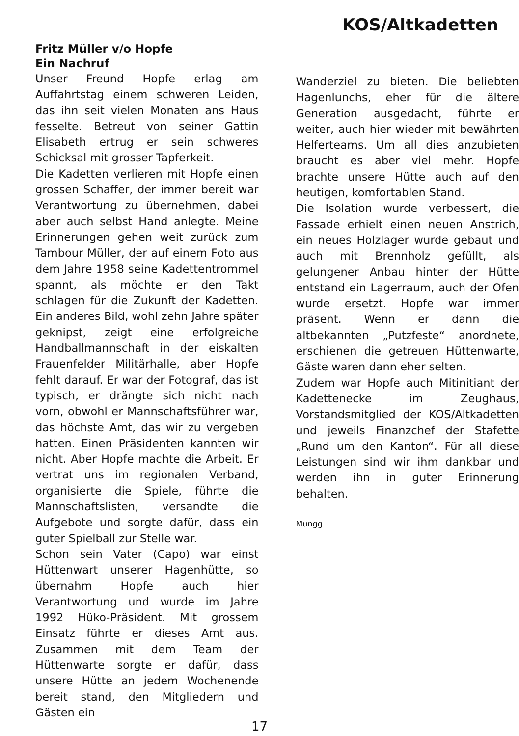KOS/Altkadetten
Fritz Müller v/o Hopfe
Ein Nachruf
Unser Freund Hopfe erlag am Auffahrtstag einem schweren Leiden, das ihn seit vielen Monaten ans Haus fesselte. Betreut von seiner Gattin Elisabeth ertrug er sein schweres Schicksal mit grosser Tapferkeit.
Die Kadetten verlieren mit Hopfe einen grossen Schaffer, der immer bereit war Verantwortung zu übernehmen, dabei aber auch selbst Hand anlegte. Meine Erinnerungen gehen weit zurück zum Tambour Müller, der auf einem Foto aus dem Jahre 1958 seine Kadettentrommel spannt, als möchte er den Takt schlagen für die Zukunft der Kadetten. Ein anderes Bild, wohl zehn Jahre später geknipst, zeigt eine erfolgreiche Handballmannschaft in der eiskalten Frauenfelder Militärhalle, aber Hopfe fehlt darauf. Er war der Fotograf, das ist typisch, er drängte sich nicht nach vorn, obwohl er Mannschaftsführer war, das höchste Amt, das wir zu vergeben hatten. Einen Präsidenten kannten wir nicht. Aber Hopfe machte die Arbeit. Er vertrat uns im regionalen Verband, organisierte die Spiele, führte die Mannschaftslisten, versandte die Aufgebote und sorgte dafür, dass ein guter Spielball zur Stelle war.
Schon sein Vater (Capo) war einst Hüttenwart unserer Hagenhütte, so übernahm Hopfe auch hier Verantwortung und wurde im Jahre 1992 Hüko-Präsident. Mit grossem Einsatz führte er dieses Amt aus. Zusammen mit dem Team der Hüttenwarte sorgte er dafür, dass unsere Hütte an jedem Wochenende bereit stand, den Mitgliedern und Gästen ein
Wanderziel zu bieten. Die beliebten Hagenlunchs, eher für die ältere Generation ausgedacht, führte er weiter, auch hier wieder mit bewährten Helferteams. Um all dies anzubieten braucht es aber viel mehr. Hopfe brachte unsere Hütte auch auf den heutigen, komfortablen Stand.
Die Isolation wurde verbessert, die Fassade erhielt einen neuen Anstrich, ein neues Holzlager wurde gebaut und auch mit Brennholz gefüllt, als gelungener Anbau hinter der Hütte entstand ein Lagerraum, auch der Ofen wurde ersetzt. Hopfe war immer präsent. Wenn er dann die altbekannten „Putzfeste“ anordnete, erschienen die getreuen Hüttenwarte, Gäste waren dann eher selten.
Zudem war Hopfe auch Mitinitiant der Kadettenecke im Zeughaus, Vorstandsmitglied der KOS/Altkadetten und jeweils Finanzchef der Stafette „Rund um den Kanton“. Für all diese Leistungen sind wir ihm dankbar und werden ihn in guter Erinnerung behalten.
Mungg
17